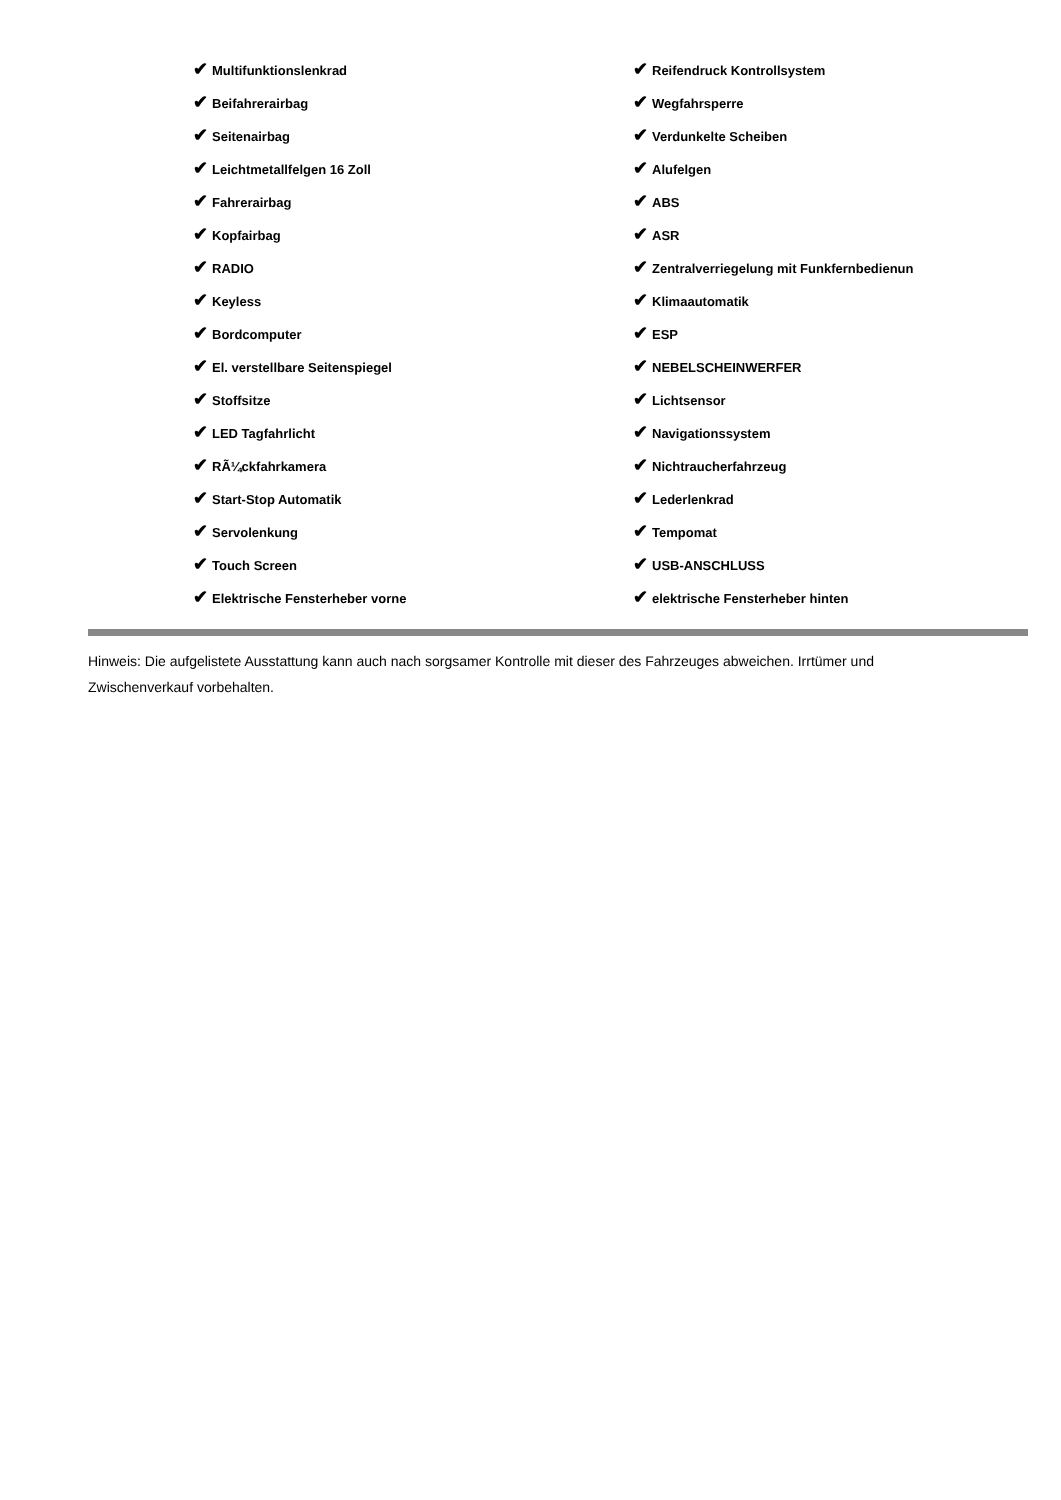| ✔ Multifunktionslenkrad | ✔ Reifendruck Kontrollsystem |
| ✔ Beifahrerairbag | ✔ Wegfahrsperre |
| ✔ Seitenairbag | ✔ Verdunkelte Scheiben |
| ✔ Leichtmetallfelgen 16 Zoll | ✔ Alufelgen |
| ✔ Fahrerairbag | ✔ ABS |
| ✔ Kopfairbag | ✔ ASR |
| ✔ RADIO | ✔ Zentralverriegelung mit Funkfernbedienun |
| ✔ Keyless | ✔ Klimaautomatik |
| ✔ Bordcomputer | ✔ ESP |
| ✔ El. verstellbare Seitenspiegel | ✔ NEBELSCHEINWERFER |
| ✔ Stoffsitze | ✔ Lichtsensor |
| ✔ LED Tagfahrlicht | ✔ Navigationssystem |
| ✔ RÃ¼ckfahrkamera | ✔ Nichtraucherfahrzeug |
| ✔ Start-Stop Automatik | ✔ Lederlenkrad |
| ✔ Servolenkung | ✔ Tempomat |
| ✔ Touch Screen | ✔ USB-ANSCHLUSS |
| ✔ Elektrische Fensterheber vorne | ✔ elektrische Fensterheber hinten |
Hinweis: Die aufgelistete Ausstattung kann auch nach sorgsamer Kontrolle mit dieser des Fahrzeuges abweichen. Irrtümer und Zwischenverkauf vorbehalten.